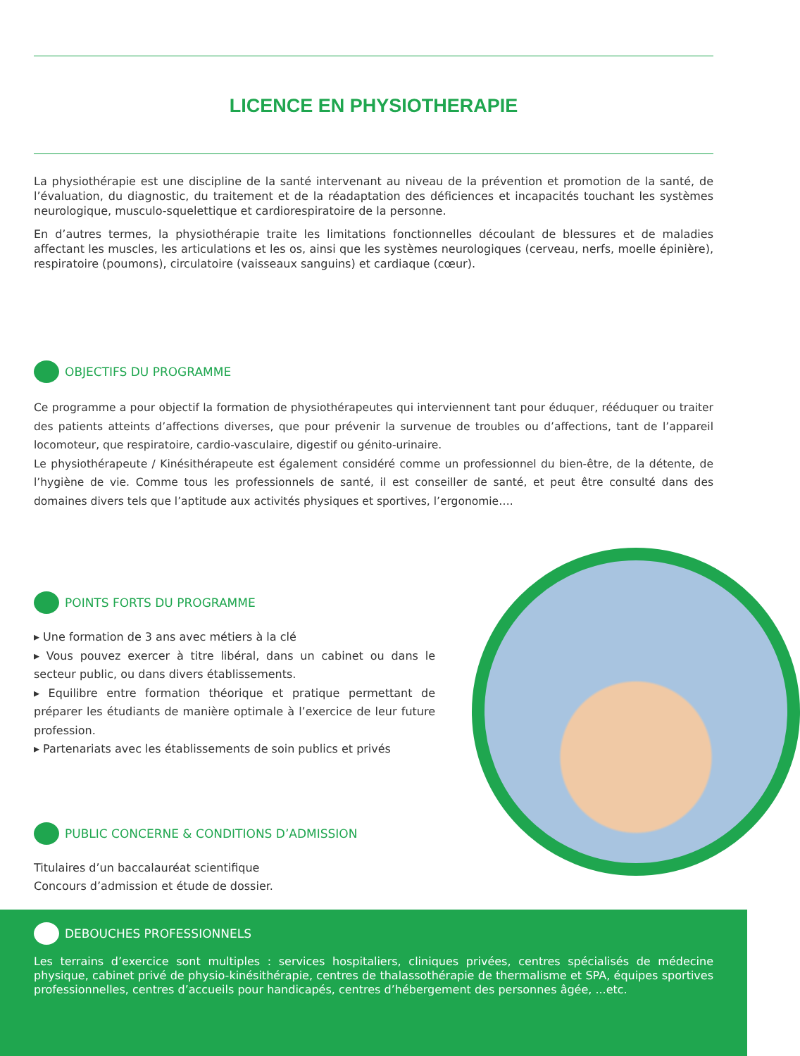LICENCE EN PHYSIOTHERAPIE
La physiothérapie est une discipline de la santé intervenant au niveau de la prévention et promotion de la santé, de l’évaluation, du diagnostic, du traitement et de la réadaptation des déficiences et incapacités touchant les systèmes neurologique, musculo-squelettique et cardiorespiratoire de la personne.
En d’autres termes, la physiothérapie traite les limitations fonctionnelles découlant de blessures et de maladies affectant les muscles, les articulations et les os, ainsi que les systèmes neurologiques (cerveau, nerfs, moelle épinière), respiratoire (poumons), circulatoire (vaisseaux sanguins) et cardiaque (cœur).
OBJECTIFS DU PROGRAMME
Ce programme a pour objectif la formation de physiothérapeutes qui interviennent tant pour éduquer, rééduquer ou traiter des patients atteints d’affections diverses, que pour prévenir la survenue de troubles ou d’affections, tant de l’appareil locomoteur, que respiratoire, cardio-vasculaire, digestif ou génito-urinaire.
Le physiothérapeute / Kinésithérapeute est également considéré comme un professionnel du bien-être, de la détente, de l’hygiène de vie. Comme tous les professionnels de santé, il est conseiller de santé, et peut être consulté dans des domaines divers tels que l’aptitude aux activités physiques et sportives, l’ergonomie….
POINTS FORTS DU PROGRAMME
▸ Une formation de 3 ans avec métiers à la clé
▸ Vous pouvez exercer à titre libéral, dans un cabinet ou dans le secteur public, ou dans divers établissements.
▸ Equilibre entre formation théorique et pratique permettant de préparer les étudiants de manière optimale à l’exercice de leur future profession.
▸ Partenariats avec les établissements de soin publics et privés
PUBLIC CONCERNE & CONDITIONS D’ADMISSION
Titulaires d’un baccalauréat scientifique
Concours d’admission et étude de dossier.
DEBOUCHES PROFESSIONNELS
Les terrains d’exercice sont multiples : services hospitaliers, cliniques privées, centres spécialisés de médecine physique, cabinet privé de physio-kinésithérapie, centres de thalassothérapie de thermalisme et SPA, équipes sportives professionnelles, centres d’accueils pour handicapés, centres d’hébergement des personnes âgée, ...etc.